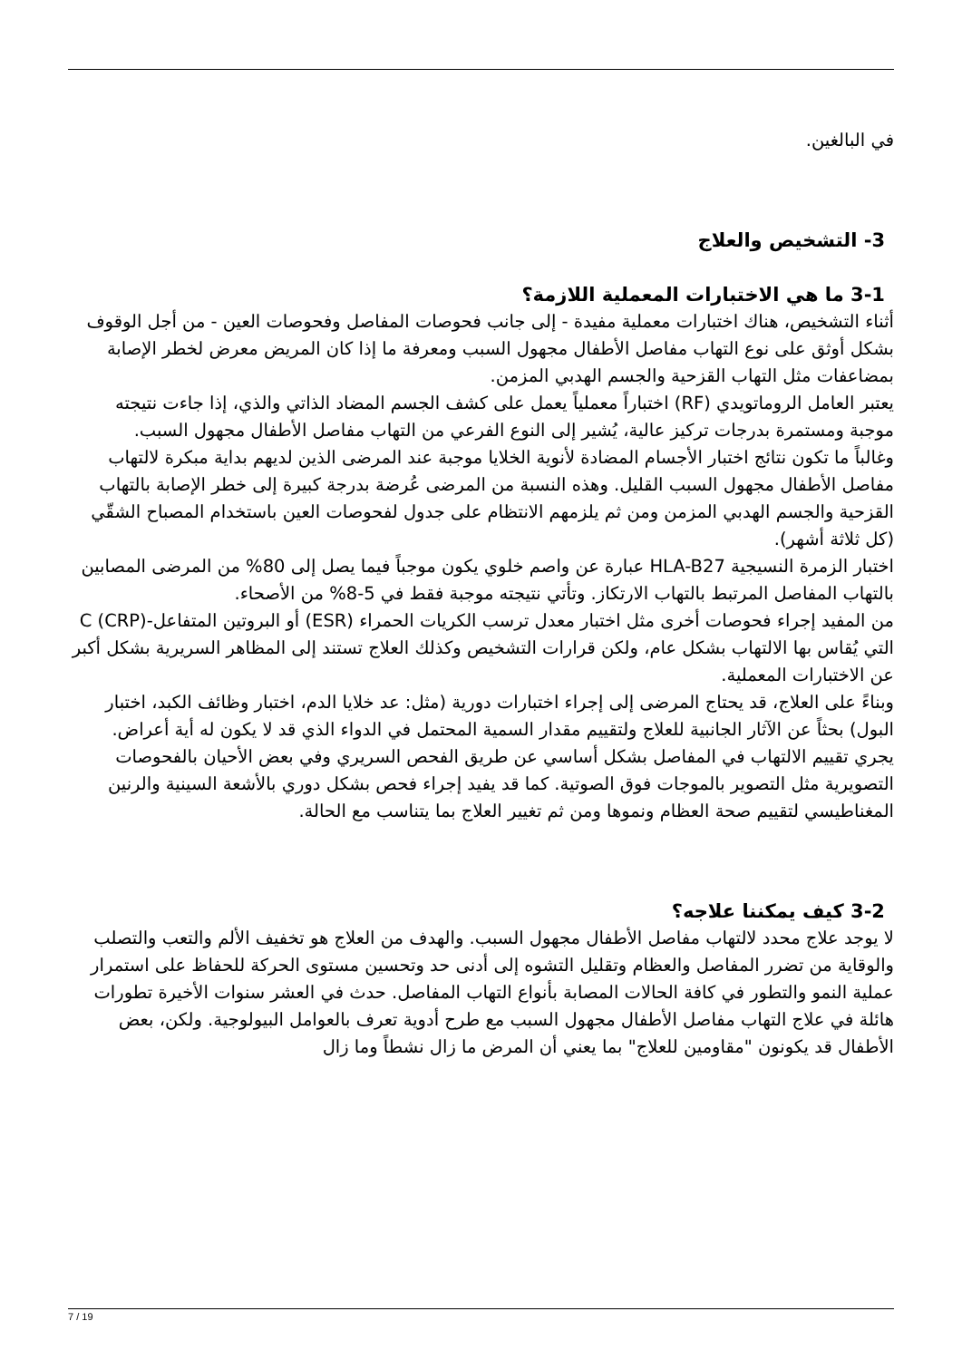في البالغين.
3- التشخيص والعلاج
3-1 ما هي الاختبارات المعملية اللازمة؟
أثناء التشخيص، هناك اختبارات معملية مفيدة - إلى جانب فحوصات المفاصل وفحوصات العين - من أجل الوقوف بشكل أوثق على نوع التهاب مفاصل الأطفال مجهول السبب ومعرفة ما إذا كان المريض معرض لخطر الإصابة بمضاعفات مثل التهاب القزحية والجسم الهدبي المزمن.
يعتبر العامل الروماتويدي (RF) اختباراً معملياً يعمل على كشف الجسم المضاد الذاتي والذي، إذا جاءت نتيجته موجبة ومستمرة بدرجات تركيز عالية، يُشير إلى النوع الفرعي من التهاب مفاصل الأطفال مجهول السبب.
وغالباً ما تكون نتائج اختبار الأجسام المضادة لأنوية الخلايا موجبة عند المرضى الذين لديهم بداية مبكرة لالتهاب مفاصل الأطفال مجهول السبب القليل. وهذه النسبة من المرضى عُرضة بدرجة كبيرة إلى خطر الإصابة بالتهاب القزحية والجسم الهدبي المزمن ومن ثم يلزمهم الانتظام على جدول لفحوصات العين باستخدام المصباح الشقّي (كل ثلاثة أشهر).
اختبار الزمرة النسيجية HLA-B27 عبارة عن واصم خلوي يكون موجباً فيما يصل إلى 80% من المرضى المصابين بالتهاب المفاصل المرتبط بالتهاب الارتكاز. وتأتي نتيجته موجبة فقط في 5-8% من الأصحاء.
من المفيد إجراء فحوصات أخرى مثل اختبار معدل ترسب الكريات الحمراء (ESR) أو البروتين المتفاعل-C (CRP) التي يُقاس بها الالتهاب بشكل عام، ولكن قرارات التشخيص وكذلك العلاج تستند إلى المظاهر السريرية بشكل أكبر عن الاختبارات المعملية.
وبناءً على العلاج، قد يحتاج المرضى إلى إجراء اختبارات دورية (مثل: عد خلايا الدم، اختبار وظائف الكبد، اختبار البول) بحثاً عن الآثار الجانبية للعلاج ولتقييم مقدار السمية المحتمل في الدواء الذي قد لا يكون له أية أعراض. يجري تقييم الالتهاب في المفاصل بشكل أساسي عن طريق الفحص السريري وفي بعض الأحيان بالفحوصات التصويرية مثل التصوير بالموجات فوق الصوتية. كما قد يفيد إجراء فحص بشكل دوري بالأشعة السينية والرنين المغناطيسي لتقييم صحة العظام ونموها ومن ثم تغيير العلاج بما يتناسب مع الحالة.
3-2 كيف يمكننا علاجه؟
لا يوجد علاج محدد لالتهاب مفاصل الأطفال مجهول السبب. والهدف من العلاج هو تخفيف الألم والتعب والتصلب والوقاية من تضرر المفاصل والعظام وتقليل التشوه إلى أدنى حد وتحسين مستوى الحركة للحفاظ على استمرار عملية النمو والتطور في كافة الحالات المصابة بأنواع التهاب المفاصل. حدث في العشر سنوات الأخيرة تطورات هائلة في علاج التهاب مفاصل الأطفال مجهول السبب مع طرح أدوية تعرف بالعوامل البيولوجية. ولكن، بعض الأطفال قد يكونون "مقاومين للعلاج" بما يعني أن المرض ما زال نشطاً وما زال
7 / 19